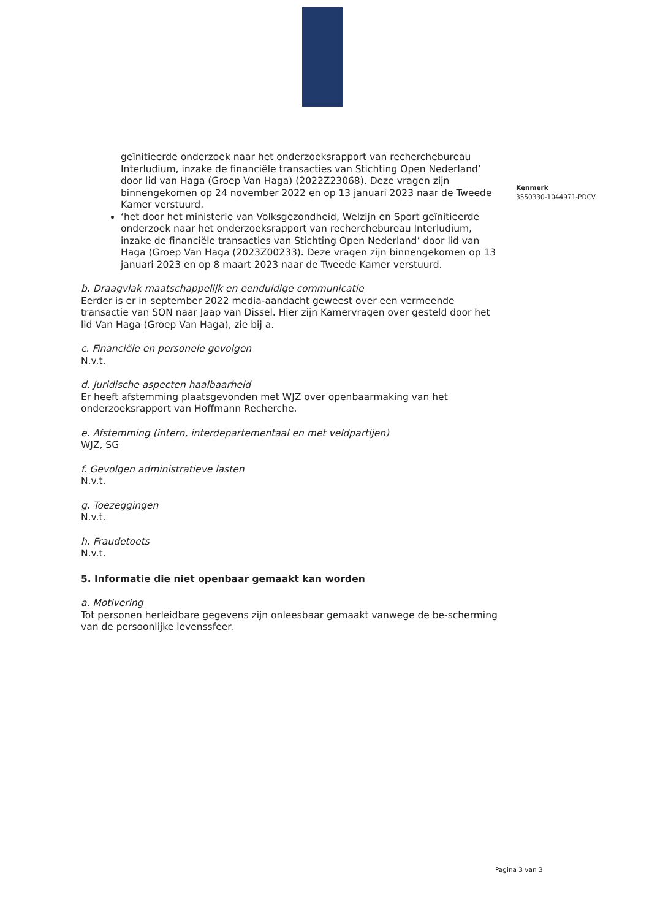geïnitieerde onderzoek naar het onderzoeksrapport van recherchebureau Interludium, inzake de financiële transacties van Stichting Open Nederland’ door lid van Haga (Groep Van Haga) (2022Z23068). Deze vragen zijn binnengekomen op 24 november 2022 en op 13 januari 2023 naar de Tweede Kamer verstuurd.
‘het door het ministerie van Volksgezondheid, Welzijn en Sport geïnitieerde onderzoek naar het onderzoeksrapport van recherchebureau Interludium, inzake de financiële transacties van Stichting Open Nederland’ door lid van Haga (Groep Van Haga (2023Z00233). Deze vragen zijn binnengekomen op 13 januari 2023 en op 8 maart 2023 naar de Tweede Kamer verstuurd.
b. Draagvlak maatschappelijk en eenduidige communicatie
Eerder is er in september 2022 media-aandacht geweest over een vermeende transactie van SON naar Jaap van Dissel. Hier zijn Kamervragen over gesteld door het lid Van Haga (Groep Van Haga), zie bij a.
c. Financiële en personele gevolgen
N.v.t.
d. Juridische aspecten haalbaarheid
Er heeft afstemming plaatsgevonden met WJZ over openbaarmaking van het onderzoeksrapport van Hoffmann Recherche.
e. Afstemming (intern, interdepartementaal en met veldpartijen)
WJZ, SG
f. Gevolgen administratieve lasten
N.v.t.
g. Toezeggingen
N.v.t.
h. Fraudetoets
N.v.t.
5. Informatie die niet openbaar gemaakt kan worden
a. Motivering
Tot personen herleidbare gegevens zijn onleesbaar gemaakt vanwege de be-scherming van de persoonlijke levenssfeer.
Kenmerk
3550330-1044971-PDCV
Pagina 3 van 3